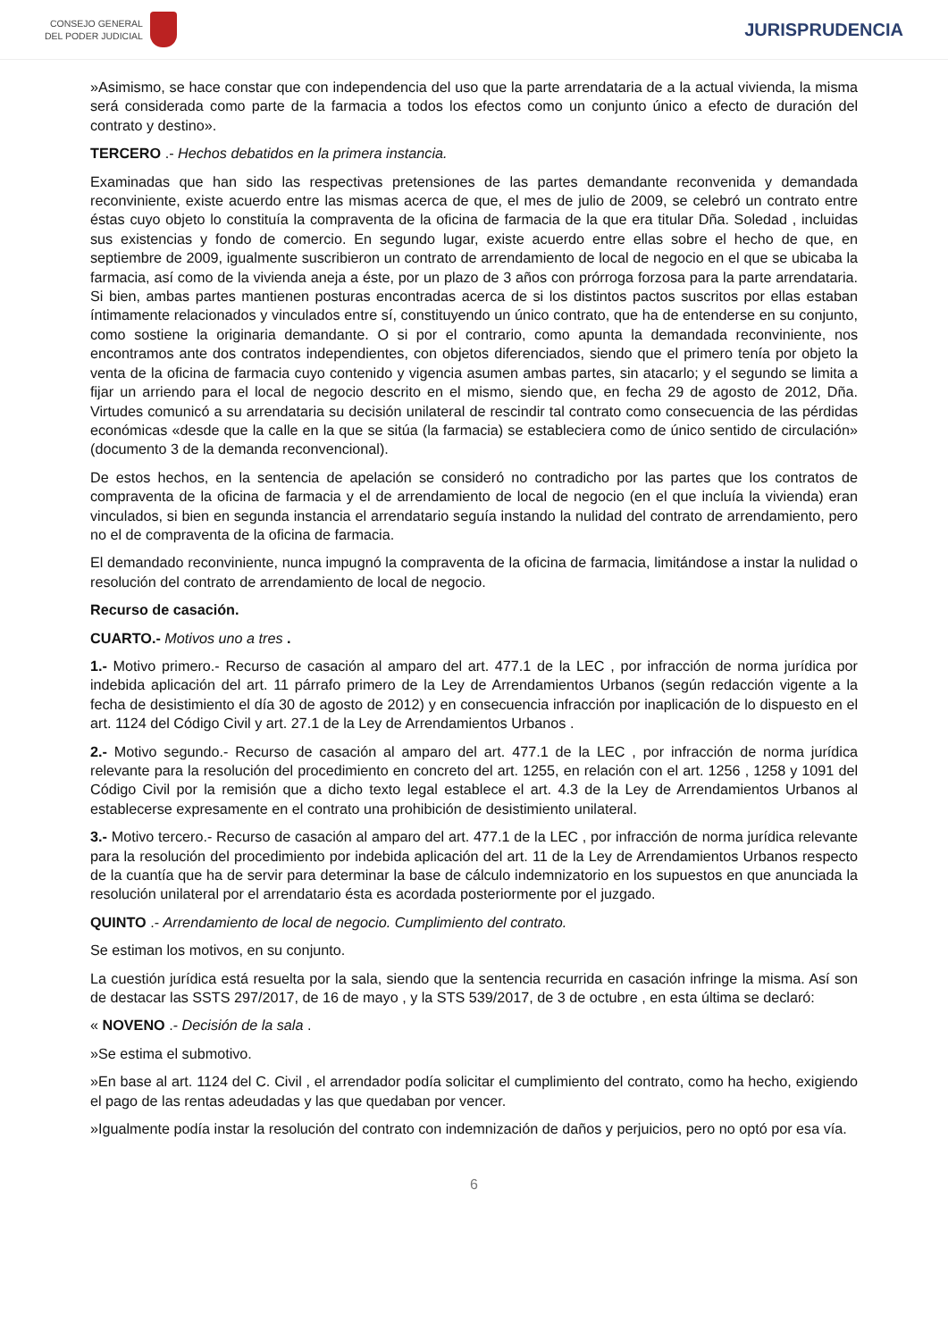CONSEJO GENERAL
DEL PODER JUDICIAL
JURISPRUDENCIA
»Asimismo, se hace constar que con independencia del uso que la parte arrendataria de a la actual vivienda, la misma será considerada como parte de la farmacia a todos los efectos como un conjunto único a efecto de duración del contrato y destino».
TERCERO .- Hechos debatidos en la primera instancia.
Examinadas que han sido las respectivas pretensiones de las partes demandante reconvenida y demandada reconviniente, existe acuerdo entre las mismas acerca de que, el mes de julio de 2009, se celebró un contrato entre éstas cuyo objeto lo constituía la compraventa de la oficina de farmacia de la que era titular Dña. Soledad , incluidas sus existencias y fondo de comercio. En segundo lugar, existe acuerdo entre ellas sobre el hecho de que, en septiembre de 2009, igualmente suscribieron un contrato de arrendamiento de local de negocio en el que se ubicaba la farmacia, así como de la vivienda aneja a éste, por un plazo de 3 años con prórroga forzosa para la parte arrendataria. Si bien, ambas partes mantienen posturas encontradas acerca de si los distintos pactos suscritos por ellas estaban íntimamente relacionados y vinculados entre sí, constituyendo un único contrato, que ha de entenderse en su conjunto, como sostiene la originaria demandante. O si por el contrario, como apunta la demandada reconviniente, nos encontramos ante dos contratos independientes, con objetos diferenciados, siendo que el primero tenía por objeto la venta de la oficina de farmacia cuyo contenido y vigencia asumen ambas partes, sin atacarlo; y el segundo se limita a fijar un arriendo para el local de negocio descrito en el mismo, siendo que, en fecha 29 de agosto de 2012, Dña. Virtudes comunicó a su arrendataria su decisión unilateral de rescindir tal contrato como consecuencia de las pérdidas económicas «desde que la calle en la que se sitúa (la farmacia) se estableciera como de único sentido de circulación» (documento 3 de la demanda reconvencional).
De estos hechos, en la sentencia de apelación se consideró no contradicho por las partes que los contratos de compraventa de la oficina de farmacia y el de arrendamiento de local de negocio (en el que incluía la vivienda) eran vinculados, si bien en segunda instancia el arrendatario seguía instando la nulidad del contrato de arrendamiento, pero no el de compraventa de la oficina de farmacia.
El demandado reconviniente, nunca impugnó la compraventa de la oficina de farmacia, limitándose a instar la nulidad o resolución del contrato de arrendamiento de local de negocio.
Recurso de casación.
CUARTO.- Motivos uno a tres .
1.- Motivo primero.- Recurso de casación al amparo del art. 477.1 de la LEC , por infracción de norma jurídica por indebida aplicación del art. 11 párrafo primero de la Ley de Arrendamientos Urbanos (según redacción vigente a la fecha de desistimiento el día 30 de agosto de 2012) y en consecuencia infracción por inaplicación de lo dispuesto en el art. 1124 del Código Civil y art. 27.1 de la Ley de Arrendamientos Urbanos .
2.- Motivo segundo.- Recurso de casación al amparo del art. 477.1 de la LEC , por infracción de norma jurídica relevante para la resolución del procedimiento en concreto del art. 1255, en relación con el art. 1256 , 1258 y 1091 del Código Civil por la remisión que a dicho texto legal establece el art. 4.3 de la Ley de Arrendamientos Urbanos al establecerse expresamente en el contrato una prohibición de desistimiento unilateral.
3.- Motivo tercero.- Recurso de casación al amparo del art. 477.1 de la LEC , por infracción de norma jurídica relevante para la resolución del procedimiento por indebida aplicación del art. 11 de la Ley de Arrendamientos Urbanos respecto de la cuantía que ha de servir para determinar la base de cálculo indemnizatorio en los supuestos en que anunciada la resolución unilateral por el arrendatario ésta es acordada posteriormente por el juzgado.
QUINTO .- Arrendamiento de local de negocio. Cumplimiento del contrato.
Se estiman los motivos, en su conjunto.
La cuestión jurídica está resuelta por la sala, siendo que la sentencia recurrida en casación infringe la misma. Así son de destacar las SSTS 297/2017, de 16 de mayo , y la STS 539/2017, de 3 de octubre , en esta última se declaró:
« NOVENO .- Decisión de la sala .
»Se estima el submotivo.
»En base al art. 1124 del C. Civil , el arrendador podía solicitar el cumplimiento del contrato, como ha hecho, exigiendo el pago de las rentas adeudadas y las que quedaban por vencer.
»Igualmente podía instar la resolución del contrato con indemnización de daños y perjuicios, pero no optó por esa vía.
6